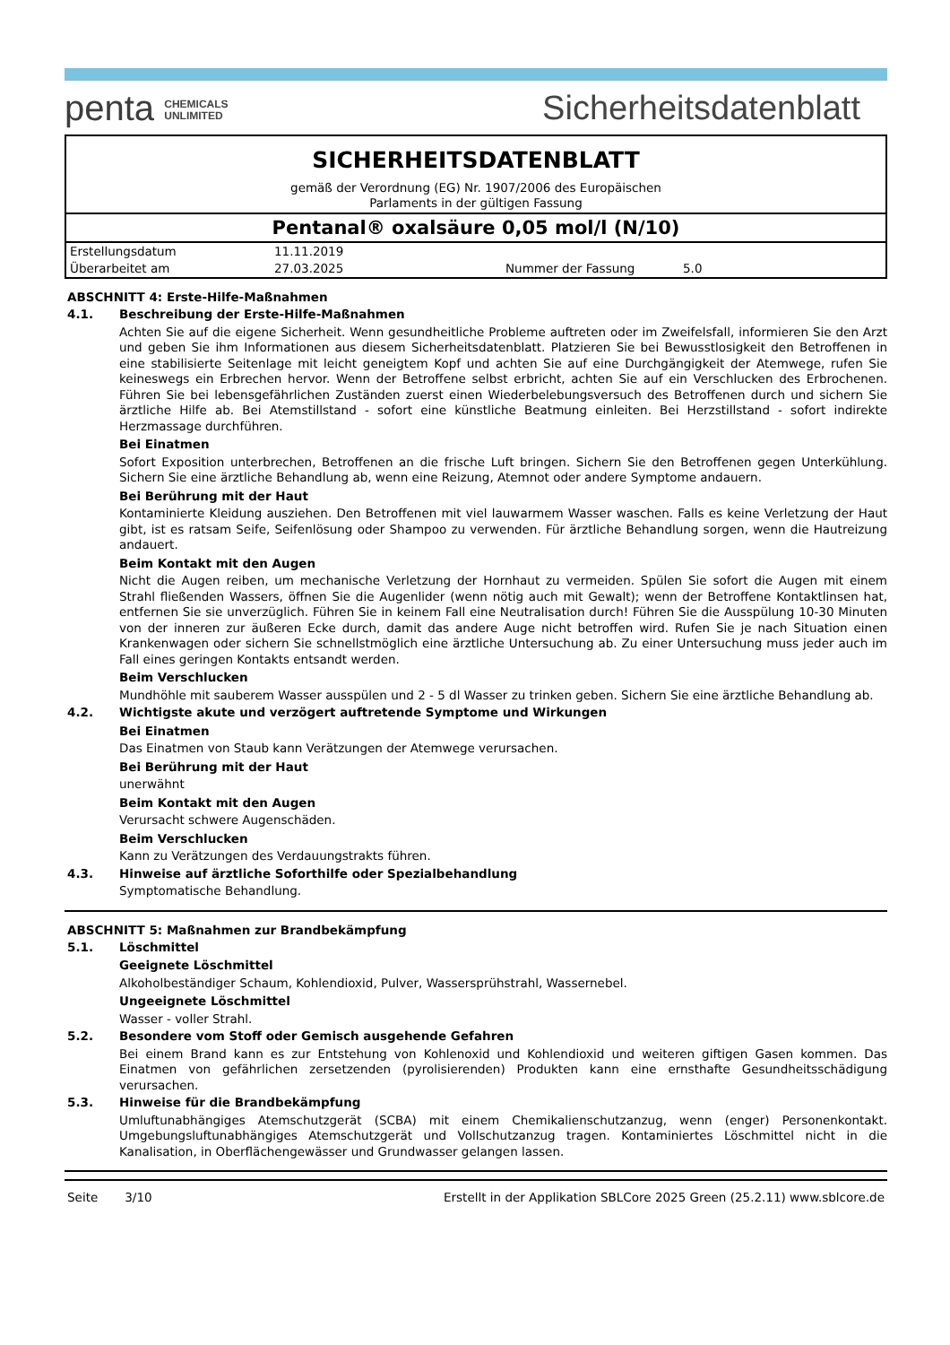penta CHEMICALS
UNLIMITED
Sicherheitsdatenblatt
SICHERHEITSDATENBLATT
gemäß der Verordnung (EG) Nr. 1907/2006 des Europäischen
Parlaments in der gültigen Fassung
Pentanal® oxalsäure 0,05 mol/l (N/10)
| Erstellungsdatum | 11.11.2019 | | |
| Überarbeitet am | 27.03.2025 | Nummer der Fassung | 5.0 |
ABSCHNITT 4: Erste-Hilfe-Maßnahmen
4.1. Beschreibung der Erste-Hilfe-Maßnahmen
Achten Sie auf die eigene Sicherheit. Wenn gesundheitliche Probleme auftreten oder im Zweifelsfall, informieren Sie den Arzt und geben Sie ihm Informationen aus diesem Sicherheitsdatenblatt. Platzieren Sie bei Bewusstlosigkeit den Betroffenen in eine stabilisierte Seitenlage mit leicht geneigtem Kopf und achten Sie auf eine Durchgängigkeit der Atemwege, rufen Sie keineswegs ein Erbrechen hervor. Wenn der Betroffene selbst erbricht, achten Sie auf ein Verschlucken des Erbrochenen. Führen Sie bei lebensgefährlichen Zuständen zuerst einen Wiederbelebungsversuch des Betroffenen durch und sichern Sie ärztliche Hilfe ab. Bei Atemstillstand - sofort eine künstliche Beatmung einleiten. Bei Herzstillstand - sofort indirekte Herzmassage durchführen.
Bei Einatmen
Sofort Exposition unterbrechen, Betroffenen an die frische Luft bringen. Sichern Sie den Betroffenen gegen Unterkühlung. Sichern Sie eine ärztliche Behandlung ab, wenn eine Reizung, Atemnot oder andere Symptome andauern.
Bei Berührung mit der Haut
Kontaminierte Kleidung ausziehen. Den Betroffenen mit viel lauwarmem Wasser waschen. Falls es keine Verletzung der Haut gibt, ist es ratsam Seife, Seifenlösung oder Shampoo zu verwenden. Für ärztliche Behandlung sorgen, wenn die Hautreizung andauert.
Beim Kontakt mit den Augen
Nicht die Augen reiben, um mechanische Verletzung der Hornhaut zu vermeiden. Spülen Sie sofort die Augen mit einem Strahl fließenden Wassers, öffnen Sie die Augenlider (wenn nötig auch mit Gewalt); wenn der Betroffene Kontaktlinsen hat, entfernen Sie sie unverzüglich. Führen Sie in keinem Fall eine Neutralisation durch! Führen Sie die Ausspülung 10-30 Minuten von der inneren zur äußeren Ecke durch, damit das andere Auge nicht betroffen wird. Rufen Sie je nach Situation einen Krankenwagen oder sichern Sie schnellstmöglich eine ärztliche Untersuchung ab. Zu einer Untersuchung muss jeder auch im Fall eines geringen Kontakts entsandt werden.
Beim Verschlucken
Mundhöhle mit sauberem Wasser ausspülen und 2 - 5 dl Wasser zu trinken geben. Sichern Sie eine ärztliche Behandlung ab.
4.2. Wichtigste akute und verzögert auftretende Symptome und Wirkungen
Bei Einatmen
Das Einatmen von Staub kann Verätzungen der Atemwege verursachen.
Bei Berührung mit der Haut
unerwähnt
Beim Kontakt mit den Augen
Verursacht schwere Augenschäden.
Beim Verschlucken
Kann zu Verätzungen des Verdauungstrakts führen.
4.3. Hinweise auf ärztliche Soforthilfe oder Spezialbehandlung
Symptomatische Behandlung.
ABSCHNITT 5: Maßnahmen zur Brandbekämpfung
5.1. Löschmittel
Geeignete Löschmittel
Alkoholbeständiger Schaum, Kohlendioxid, Pulver, Wassersprühstrahl, Wassernebel.
Ungeeignete Löschmittel
Wasser - voller Strahl.
5.2. Besondere vom Stoff oder Gemisch ausgehende Gefahren
Bei einem Brand kann es zur Entstehung von Kohlenoxid und Kohlendioxid und weiteren giftigen Gasen kommen. Das Einatmen von gefährlichen zersetzenden (pyrolisierenden) Produkten kann eine ernsthafte Gesundheitsschädigung verursachen.
5.3. Hinweise für die Brandbekämpfung
Umluftunabhängiges Atemschutzgerät (SCBA) mit einem Chemikalienschutzanzug, wenn (enger) Personenkontakt. Umgebungsluftunabhängiges Atemschutzgerät und Vollschutzanzug tragen. Kontaminiertes Löschmittel nicht in die Kanalisation, in Oberflächengewässer und Grundwasser gelangen lassen.
Seite 3/10 Erstellt in der Applikation SBLCore 2025 Green (25.2.11) www.sblcore.de